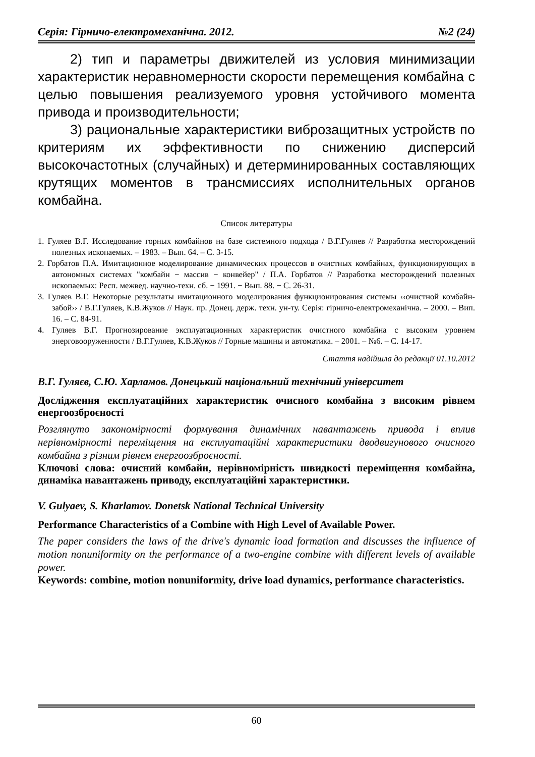Серія: Гірничо-електромеханічна. 2012. №2 (24)
2) тип и параметры движителей из условия минимизации характеристик неравномерности скорости перемещения комбайна с целью повышения реализуемого уровня устойчивого момента привода и производительности;
3) рациональные характеристики виброзащитных устройств по критериям их эффективности по снижению дисперсий высокочастотных (случайных) и детерминированных составляющих крутящих моментов в трансмиссиях исполнительных органов комбайна.
Список литературы
1. Гуляев В.Г. Исследование горных комбайнов на базе системного подхода / В.Г.Гуляев // Разработка месторождений полезных ископаемых. – 1983. – Вып. 64. – С. 3-15.
2. Горбатов П.А. Имитационное моделирование динамических процессов в очистных комбайнах, функционирующих в автономных системах "комбайн − массив − конвейер" / П.А. Горбатов // Разработка месторождений полезных ископаемых: Респ. межвед. научно-техн. сб. − 1991. − Вып. 88. − С. 26-31.
3. Гуляев В.Г. Некоторые результаты имитационного моделирования функционирования системы ‹‹очистной комбайн-забой›› / В.Г.Гуляев, К.В.Жуков // Наук. пр. Донец. держ. техн. ун-ту. Серія: гірничо-електромеханічна. – 2000. – Вип. 16. – С. 84-91.
4. Гуляев В.Г. Прогнозирование эксплуатационных характеристик очистного комбайна с высоким уровнем энерговооруженности / В.Г.Гуляев, К.В.Жуков // Горные машины и автоматика. – 2001. – №6. – С. 14-17.
Стаття надійшла до редакції 01.10.2012
В.Г. Гуляєв, С.Ю. Харламов. Донецький національний технічний університет
Дослідження експлуатаційних характеристик очисного комбайна з високим рівнем енергоозброєності
Розглянуто закономірності формування динамічних навантажень привода і вплив нерівномірності переміщення на експлуатаційні характеристики дводвигунового очисного комбайна з різним рівнем енергоозброєності.
Ключові слова: очисний комбайн, нерівномірність швидкості переміщення комбайна, динаміка навантажень приводу, експлуатаційні характеристики.
V. Gulyaev, S. Kharlamov. Donetsk National Technical University
Performance Characteristics of a Combine with High Level of Available Power.
The paper considers the laws of the drive's dynamic load formation and discusses the influence of motion nonuniformity on the performance of a two-engine combine with different levels of available power.
Keywords: combine, motion nonuniformity, drive load dynamics, performance characteristics.
60